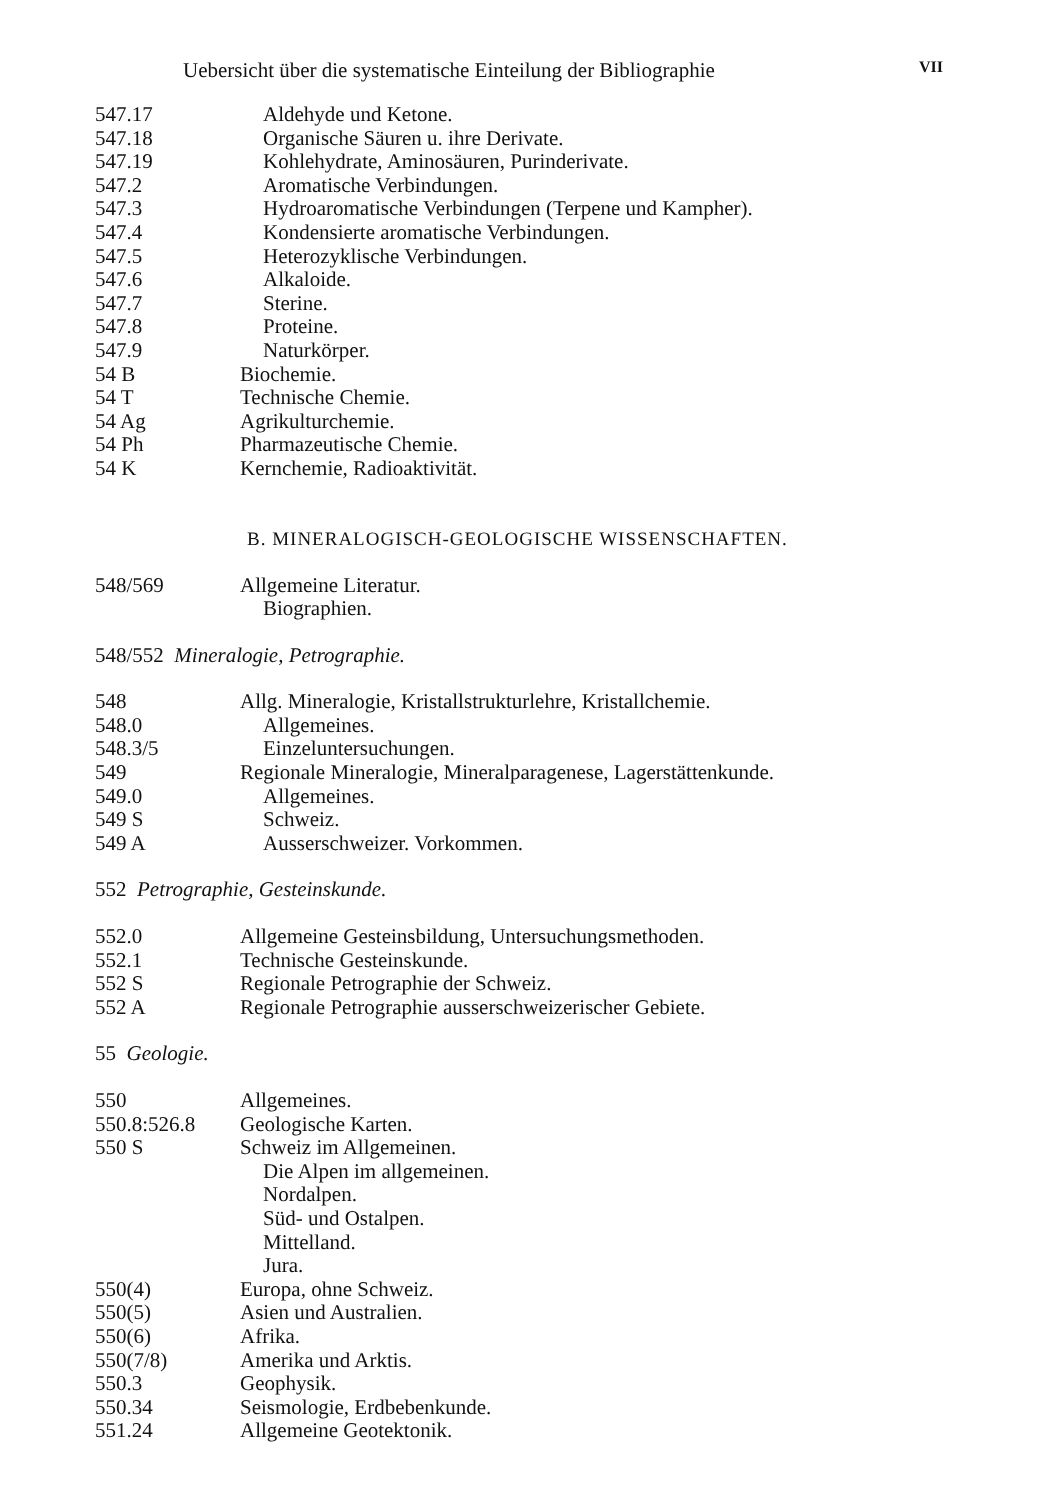Uebersicht über die systematische Einteilung der Bibliographie VII
547.17 Aldehyde und Ketone.
547.18 Organische Säuren u. ihre Derivate.
547.19 Kohlehydrate, Aminosäuren, Purinderivate.
547.2 Aromatische Verbindungen.
547.3 Hydroaromatische Verbindungen (Terpene und Kampher).
547.4 Kondensierte aromatische Verbindungen.
547.5 Heterozyklische Verbindungen.
547.6 Alkaloide.
547.7 Sterine.
547.8 Proteine.
547.9 Naturkörper.
54 B Biochemie.
54 T Technische Chemie.
54 Ag Agrikulturchemie.
54 Ph Pharmazeutische Chemie.
54 K Kernchemie, Radioaktivität.
B. MINERALOGISCH-GEOLOGISCHE WISSENSCHAFTEN.
548/569 Allgemeine Literatur.
Biographien.
548/552 Mineralogie, Petrographie.
548 Allg. Mineralogie, Kristallstrukturlehre, Kristallchemie.
548.0 Allgemeines.
548.3/5 Einzeluntersuchungen.
549 Regionale Mineralogie, Mineralparagenese, Lagerstättenkunde.
549.0 Allgemeines.
549 S Schweiz.
549 A Ausserschweizer. Vorkommen.
552 Petrographie, Gesteinskunde.
552.0 Allgemeine Gesteinsbildung, Untersuchungsmethoden.
552.1 Technische Gesteinskunde.
552 S Regionale Petrographie der Schweiz.
552 A Regionale Petrographie ausserschweizerischer Gebiete.
55 Geologie.
550 Allgemeines.
550.8:526.8 Geologische Karten.
550 S Schweiz im Allgemeinen.
Die Alpen im allgemeinen.
Nordalpen.
Süd- und Ostalpen.
Mittelland.
Jura.
550(4) Europa, ohne Schweiz.
550(5) Asien und Australien.
550(6) Afrika.
550(7/8) Amerika und Arktis.
550.3 Geophysik.
550.34 Seismologie, Erdbebenkunde.
551.24 Allgemeine Geotektonik.